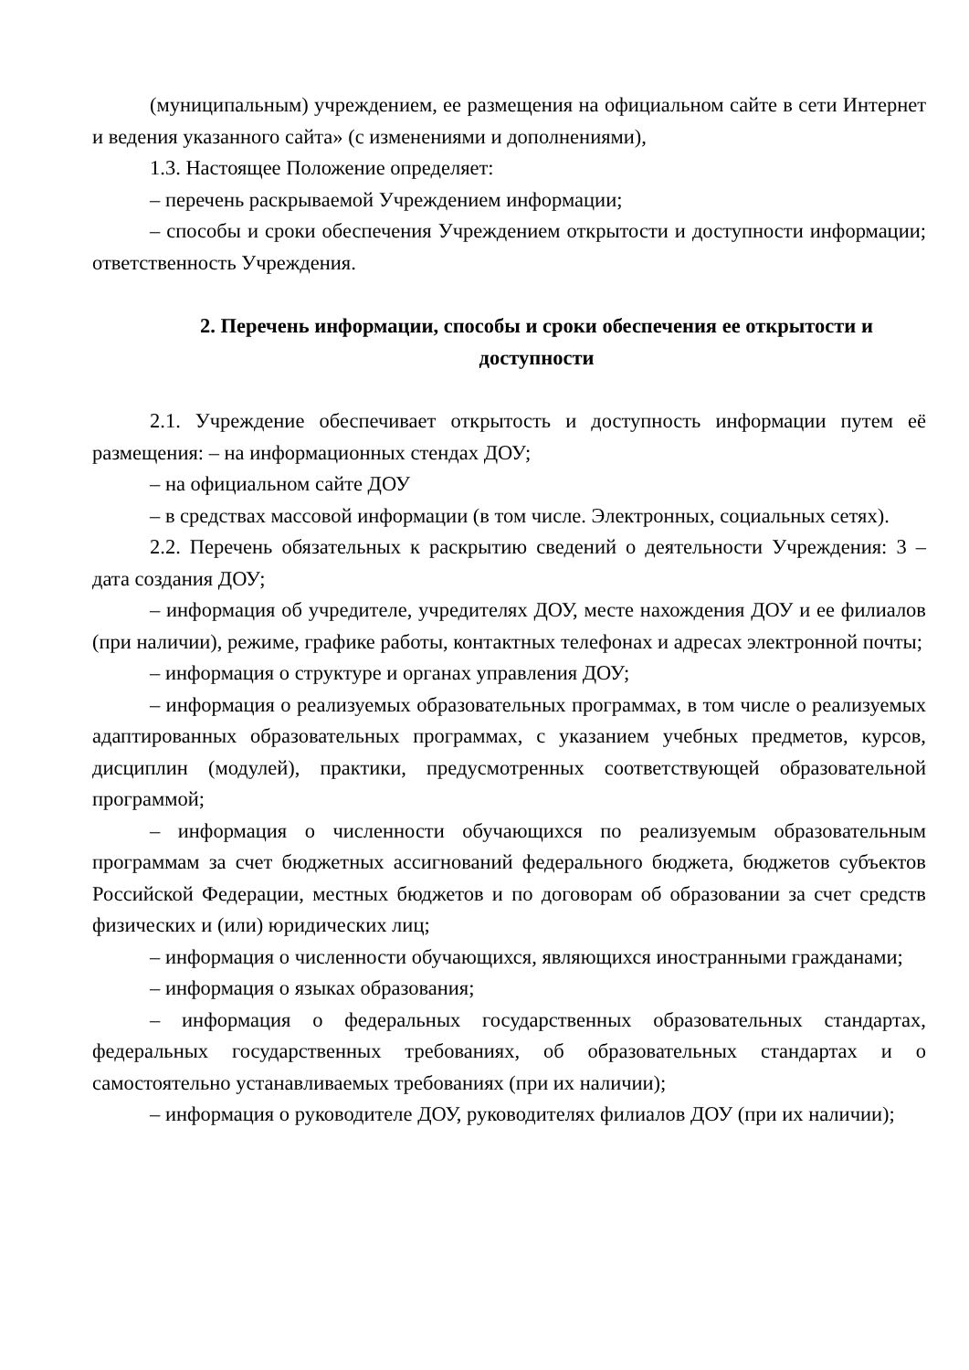(муниципальным) учреждением, ее размещения на официальном сайте в сети Интернет и ведения указанного сайта» (с изменениями и дополнениями),
1.3. Настоящее Положение определяет:
– перечень раскрываемой Учреждением информации;
– способы и сроки обеспечения Учреждением открытости и доступности информации; ответственность Учреждения.
2. Перечень информации, способы и сроки обеспечения ее открытости и доступности
2.1. Учреждение обеспечивает открытость и доступность информации путем её размещения: – на информационных стендах ДОУ;
– на официальном сайте ДОУ
– в средствах массовой информации (в том числе. Электронных, социальных сетях).
2.2. Перечень обязательных к раскрытию сведений о деятельности Учреждения: 3 – дата создания ДОУ;
– информация об учредителе, учредителях ДОУ, месте нахождения ДОУ и ее филиалов (при наличии), режиме, графике работы, контактных телефонах и адресах электронной почты;
– информация о структуре и органах управления ДОУ;
– информация о реализуемых образовательных программах, в том числе о реализуемых адаптированных образовательных программах, с указанием учебных предметов, курсов, дисциплин (модулей), практики, предусмотренных соответствующей образовательной программой;
– информация о численности обучающихся по реализуемым образовательным программам за счет бюджетных ассигнований федерального бюджета, бюджетов субъектов Российской Федерации, местных бюджетов и по договорам об образовании за счет средств физических и (или) юридических лиц;
– информация о численности обучающихся, являющихся иностранными гражданами;
– информация о языках образования;
– информация о федеральных государственных образовательных стандартах, федеральных государственных требованиях, об образовательных стандартах и о самостоятельно устанавливаемых требованиях (при их наличии);
– информация о руководителе ДОУ, руководителях филиалов ДОУ (при их наличии);